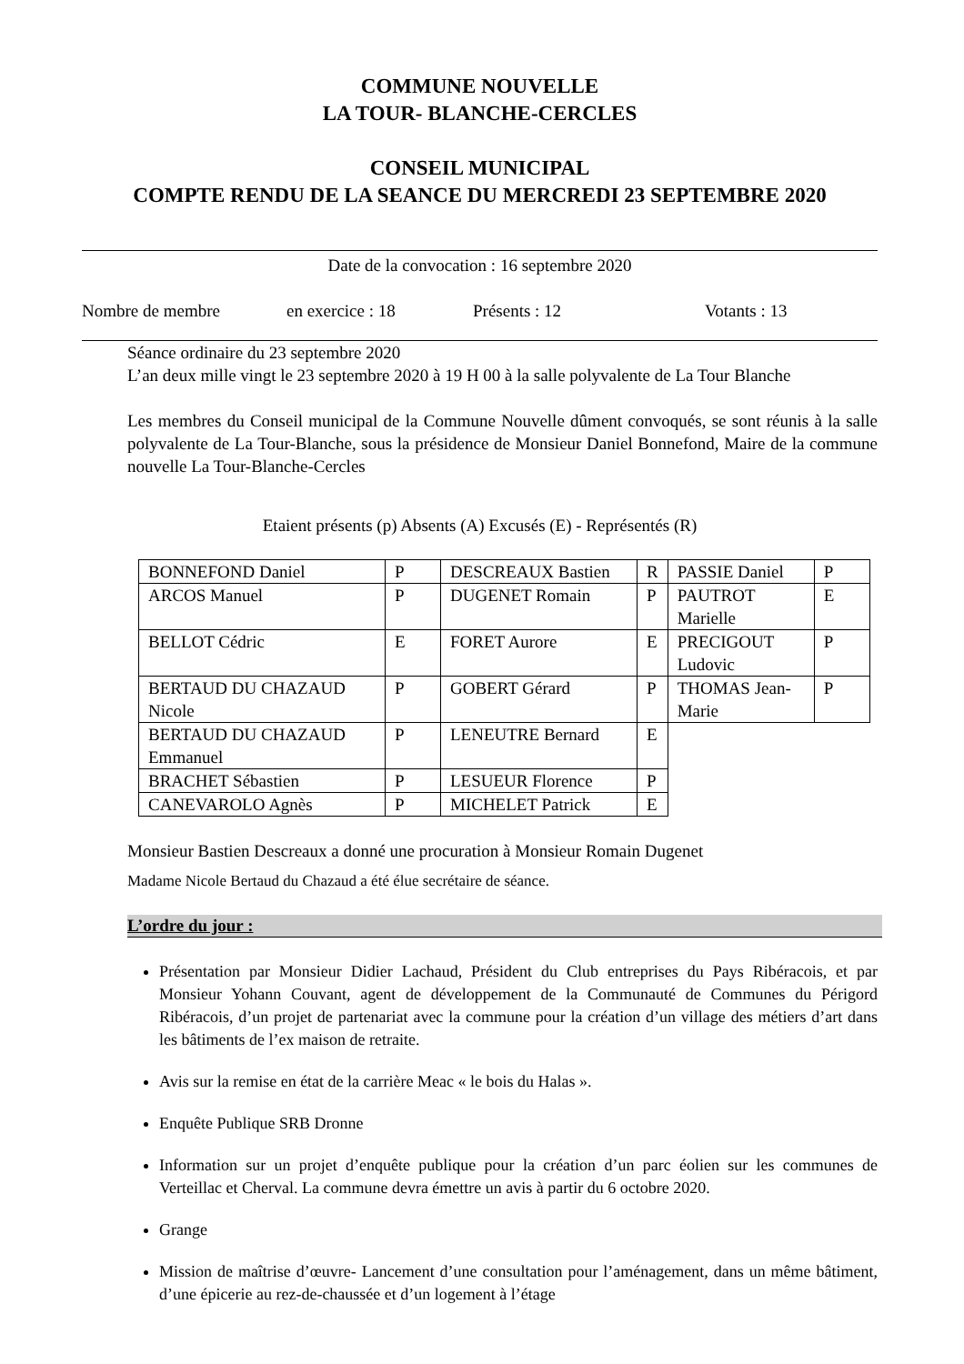COMMUNE NOUVELLE
LA TOUR- BLANCHE-CERCLES
CONSEIL MUNICIPAL
COMPTE RENDU DE LA SEANCE DU MERCREDI 23 SEPTEMBRE 2020
Date de la convocation : 16 septembre 2020
Nombre de membre en exercice : 18 Présents : 12 Votants : 13
Séance ordinaire du 23 septembre 2020
L’an deux mille vingt le 23 septembre 2020 à 19 H 00 à la salle polyvalente de La Tour Blanche
Les membres du Conseil municipal de la Commune Nouvelle dûment convoqués, se sont réunis à la salle polyvalente de La Tour-Blanche, sous la présidence de Monsieur Daniel Bonnefond, Maire de la commune nouvelle La Tour-Blanche-Cercles
Etaient présents (p) Absents (A) Excusés (E) - Représentés (R)
| BONNEFOND Daniel | P | DESCREAUX Bastien | R | PASSIE Daniel | P |
| ARCOS Manuel | P | DUGENET Romain | P | PAUTROT Marielle | E |
| BELLOT Cédric | E | FORET Aurore | E | PRECIGOUT Ludovic | P |
| BERTAUD DU CHAZAUD Nicole | P | GOBERT Gérard | P | THOMAS Jean-Marie | P |
| BERTAUD DU CHAZAUD Emmanuel | P | LENEUTRE Bernard | E | | |
| BRACHET Sébastien | P | LESUEUR Florence | P | | |
| CANEVAROLO Agnès | P | MICHELET Patrick | E | | |
Monsieur Bastien Descreaux a donné une procuration à Monsieur Romain Dugenet
Madame Nicole Bertaud du Chazaud a été élue secrétaire de séance.
L’ordre du jour :
Présentation par Monsieur Didier Lachaud, Président du Club entreprises du Pays Ribéracois, et par Monsieur Yohann Couvant, agent de développement de la Communauté de Communes du Périgord Ribéracois, d’un projet de partenariat avec la commune pour la création d’un village des métiers d’art dans les bâtiments de l’ex maison de retraite.
Avis sur la remise en état de la carrière Meac « le bois du Halas ».
Enquête Publique SRB Dronne
Information sur un projet d’enquête publique pour la création d’un parc éolien sur les communes de Verteillac et Cherval. La commune devra émettre un avis à partir du 6 octobre 2020.
Grange
Mission de maîtrise d’œuvre- Lancement d’une consultation pour l’aménagement, dans un même bâtiment, d’une épicerie au rez-de-chaussée et d’un logement à l’étage